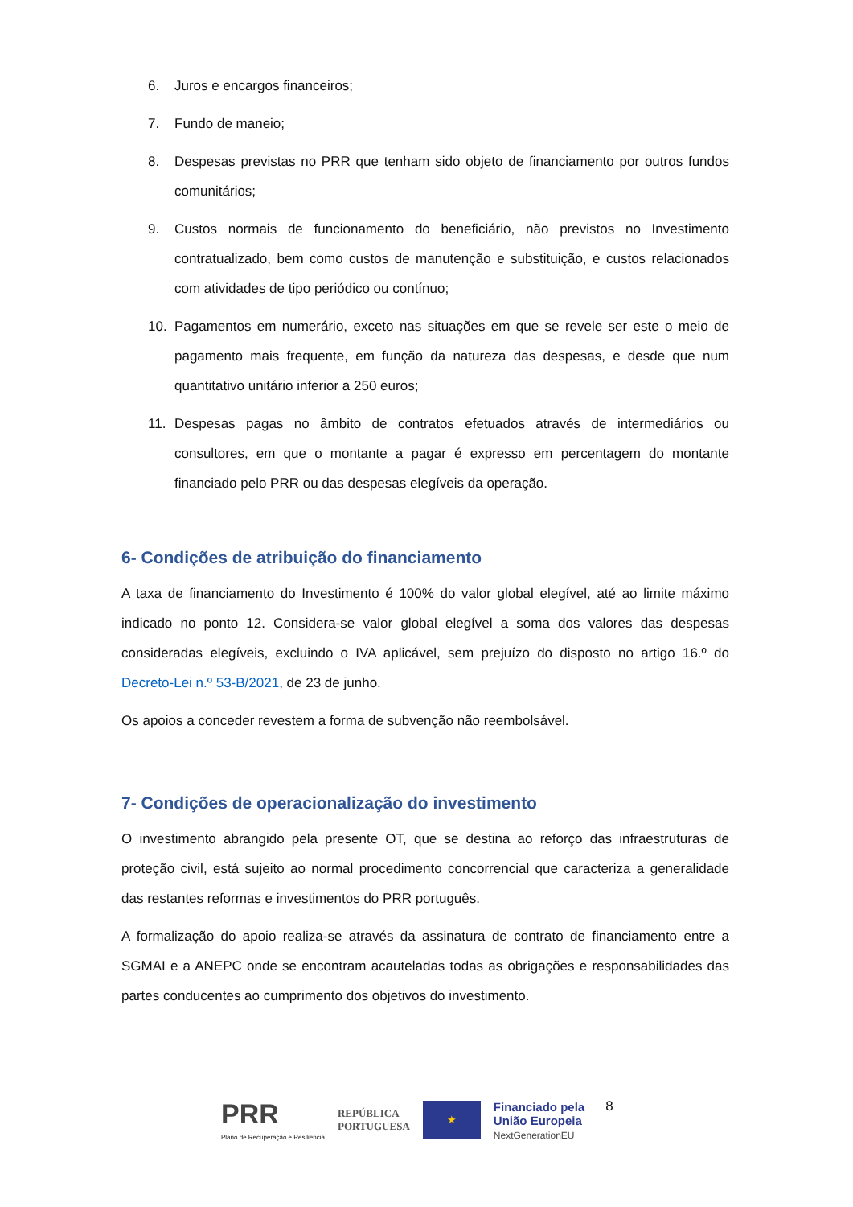6. Juros e encargos financeiros;
7. Fundo de maneio;
8. Despesas previstas no PRR que tenham sido objeto de financiamento por outros fundos comunitários;
9. Custos normais de funcionamento do beneficiário, não previstos no Investimento contratualizado, bem como custos de manutenção e substituição, e custos relacionados com atividades de tipo periódico ou contínuo;
10. Pagamentos em numerário, exceto nas situações em que se revele ser este o meio de pagamento mais frequente, em função da natureza das despesas, e desde que num quantitativo unitário inferior a 250 euros;
11. Despesas pagas no âmbito de contratos efetuados através de intermediários ou consultores, em que o montante a pagar é expresso em percentagem do montante financiado pelo PRR ou das despesas elegíveis da operação.
6- Condições de atribuição do financiamento
A taxa de financiamento do Investimento é 100% do valor global elegível, até ao limite máximo indicado no ponto 12. Considera-se valor global elegível a soma dos valores das despesas consideradas elegíveis, excluindo o IVA aplicável, sem prejuízo do disposto no artigo 16.º do Decreto-Lei n.º 53-B/2021, de 23 de junho.
Os apoios a conceder revestem a forma de subvenção não reembolsável.
7- Condições de operacionalização do investimento
O investimento abrangido pela presente OT, que se destina ao reforço das infraestruturas de proteção civil, está sujeito ao normal procedimento concorrencial que caracteriza a generalidade das restantes reformas e investimentos do PRR português.
A formalização do apoio realiza-se através da assinatura de contrato de financiamento entre a SGMAI e a ANEPC onde se encontram acauteladas todas as obrigações e responsabilidades das partes conducentes ao cumprimento dos objetivos do investimento.
PRR
Plano de Recuperação e Resiliência
REPÚBLICA
PORTUGUESA
★
Financiado pela
União Europeia
NextGenerationEU
8